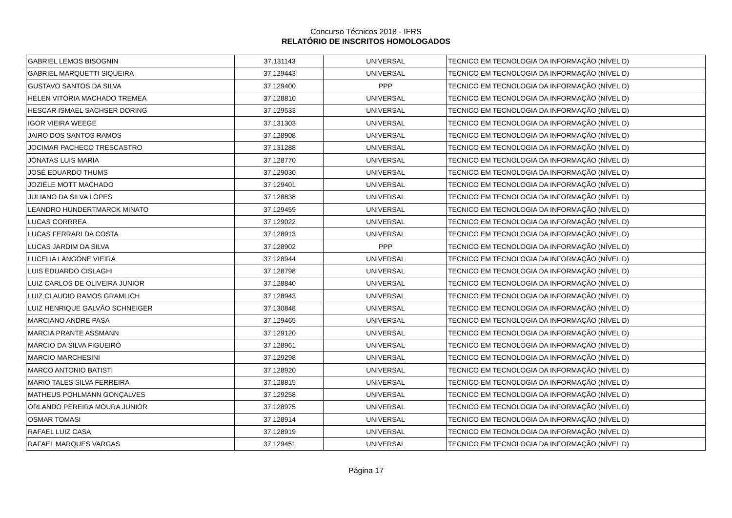Concurso Técnicos 2018 - IFRS
RELATÓRIO DE INSCRITOS HOMOLOGADOS
| GABRIEL LEMOS BISOGNIN | 37.131143 | UNIVERSAL | TECNICO EM TECNOLOGIA DA INFORMAÇÃO (NÍVEL D) |
| GABRIEL MARQUETTI SIQUEIRA | 37.129443 | UNIVERSAL | TECNICO EM TECNOLOGIA DA INFORMAÇÃO (NÍVEL D) |
| GUSTAVO SANTOS DA SILVA | 37.129400 | PPP | TECNICO EM TECNOLOGIA DA INFORMAÇÃO (NÍVEL D) |
| HÉLEN VITÓRIA MACHADO TREMÉA | 37.128810 | UNIVERSAL | TECNICO EM TECNOLOGIA DA INFORMAÇÃO (NÍVEL D) |
| HESCAR ISMAEL SACHSER DORING | 37.129533 | UNIVERSAL | TECNICO EM TECNOLOGIA DA INFORMAÇÃO (NÍVEL D) |
| IGOR VIEIRA WEEGE | 37.131303 | UNIVERSAL | TECNICO EM TECNOLOGIA DA INFORMAÇÃO (NÍVEL D) |
| JAIRO DOS SANTOS RAMOS | 37.128908 | UNIVERSAL | TECNICO EM TECNOLOGIA DA INFORMAÇÃO (NÍVEL D) |
| JOCIMAR PACHECO TRESCASTRO | 37.131288 | UNIVERSAL | TECNICO EM TECNOLOGIA DA INFORMAÇÃO (NÍVEL D) |
| JÔNATAS LUIS MARIA | 37.128770 | UNIVERSAL | TECNICO EM TECNOLOGIA DA INFORMAÇÃO (NÍVEL D) |
| JOSÉ EDUARDO THUMS | 37.129030 | UNIVERSAL | TECNICO EM TECNOLOGIA DA INFORMAÇÃO (NÍVEL D) |
| JOZIÉLE MOTT MACHADO | 37.129401 | UNIVERSAL | TECNICO EM TECNOLOGIA DA INFORMAÇÃO (NÍVEL D) |
| JULIANO DA SILVA LOPES | 37.128838 | UNIVERSAL | TECNICO EM TECNOLOGIA DA INFORMAÇÃO (NÍVEL D) |
| LEANDRO HUNDERTMARCK MINATO | 37.129459 | UNIVERSAL | TECNICO EM TECNOLOGIA DA INFORMAÇÃO (NÍVEL D) |
| LUCAS CORRREA | 37.129022 | UNIVERSAL | TECNICO EM TECNOLOGIA DA INFORMAÇÃO (NÍVEL D) |
| LUCAS FERRARI DA COSTA | 37.128913 | UNIVERSAL | TECNICO EM TECNOLOGIA DA INFORMAÇÃO (NÍVEL D) |
| LUCAS JARDIM DA SILVA | 37.128902 | PPP | TECNICO EM TECNOLOGIA DA INFORMAÇÃO (NÍVEL D) |
| LUCELIA LANGONE VIEIRA | 37.128944 | UNIVERSAL | TECNICO EM TECNOLOGIA DA INFORMAÇÃO (NÍVEL D) |
| LUIS EDUARDO CISLAGHI | 37.128798 | UNIVERSAL | TECNICO EM TECNOLOGIA DA INFORMAÇÃO (NÍVEL D) |
| LUIZ CARLOS DE OLIVEIRA JUNIOR | 37.128840 | UNIVERSAL | TECNICO EM TECNOLOGIA DA INFORMAÇÃO (NÍVEL D) |
| LUIZ CLAUDIO RAMOS GRAMLICH | 37.128943 | UNIVERSAL | TECNICO EM TECNOLOGIA DA INFORMAÇÃO (NÍVEL D) |
| LUIZ HENRIQUE GALVÃO SCHNEIGER | 37.130848 | UNIVERSAL | TECNICO EM TECNOLOGIA DA INFORMAÇÃO (NÍVEL D) |
| MARCIANO ANDRE PASA | 37.129465 | UNIVERSAL | TECNICO EM TECNOLOGIA DA INFORMAÇÃO (NÍVEL D) |
| MARCIA PRANTE ASSMANN | 37.129120 | UNIVERSAL | TECNICO EM TECNOLOGIA DA INFORMAÇÃO (NÍVEL D) |
| MÁRCIO DA SILVA FIGUEIRÓ | 37.128961 | UNIVERSAL | TECNICO EM TECNOLOGIA DA INFORMAÇÃO (NÍVEL D) |
| MARCIO MARCHESINI | 37.129298 | UNIVERSAL | TECNICO EM TECNOLOGIA DA INFORMAÇÃO (NÍVEL D) |
| MARCO ANTONIO BATISTI | 37.128920 | UNIVERSAL | TECNICO EM TECNOLOGIA DA INFORMAÇÃO (NÍVEL D) |
| MARIO TALES SILVA FERREIRA | 37.128815 | UNIVERSAL | TECNICO EM TECNOLOGIA DA INFORMAÇÃO (NÍVEL D) |
| MATHEUS POHLMANN GONÇALVES | 37.129258 | UNIVERSAL | TECNICO EM TECNOLOGIA DA INFORMAÇÃO (NÍVEL D) |
| ORLANDO PEREIRA MOURA JUNIOR | 37.128975 | UNIVERSAL | TECNICO EM TECNOLOGIA DA INFORMAÇÃO (NÍVEL D) |
| OSMAR TOMASI | 37.128914 | UNIVERSAL | TECNICO EM TECNOLOGIA DA INFORMAÇÃO (NÍVEL D) |
| RAFAEL LUIZ CASA | 37.128919 | UNIVERSAL | TECNICO EM TECNOLOGIA DA INFORMAÇÃO (NÍVEL D) |
| RAFAEL MARQUES VARGAS | 37.129451 | UNIVERSAL | TECNICO EM TECNOLOGIA DA INFORMAÇÃO (NÍVEL D) |
Página 17